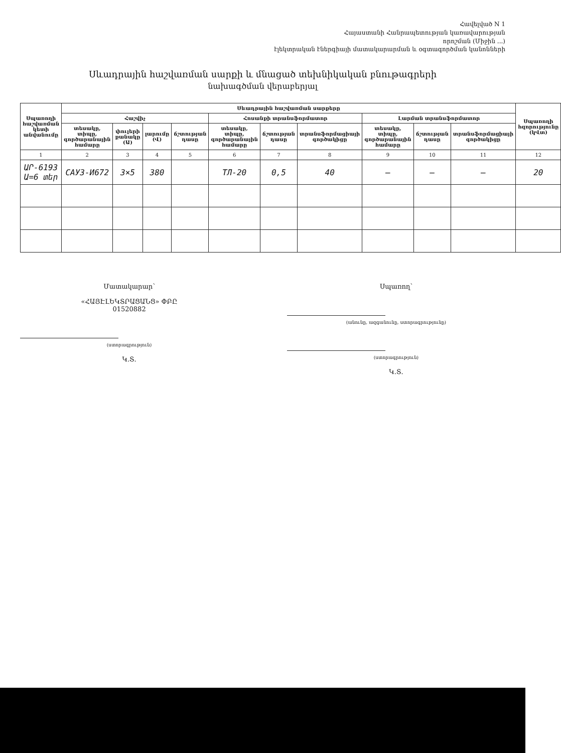Հավելված N 1
Հայաստանի Հանրապետության կառավարության
որոշման (Միջին ...)
էլեկտրական էներգիայի մատակարարման և օգտագործման կանոնների
Սևադրային հաշվառման սարքի և մնացած տեխնիկական բնութագրերի
նախագծման վերաբերյալ
| Սպառողի հաշվառման կետի անվանումը | Սևադրային հաշվառման սարքերը | | | | | | | | | | Սպառողի հզորությունը (կՎտ) |
| --- | --- | --- | --- | --- | --- | --- | --- | --- | --- | --- | --- |
| | Հաշվիչ | | | | Հոսանքի տրանսֆորմատոր | | | Լարման տրանսֆորմատոր | | | |
| | տեսակը, տիպը, գործարանային համարը | փուլերի քանակը (Ա) | լարումը (Վ) | ճշտության դասը | տեսակը, տիպը, գործարանային համարը | ճշտության դասը | տրանսֆորմացիայի գործակիցը | տեսակը, տիպը, գործարանային համարը | ճշտության դասը | տրանսֆորմացիայի գործակիցը | |
| 1 | 2 | 3 | 4 | 5 | 6 | 7 | 8 | 9 | 10 | 11 | 12 |
| ԱՐ-6193 Ա=6 տեր | CAУ3-И672 | 3×5 | 380 | | ТЛ-20 | 0,5 | 40 | – | – | – | 20 |
Մատակարար՝
«ՀԱՅԷԼԵԿՏՐԱՑԱՆՑ» ՓԲԸ
01520882
(ստորագրություն)
Կ.Տ.
Սպառող՝
(անունը, ազգանունը, ստորագրությունը)
(ստորագրություն)
Կ.Տ.